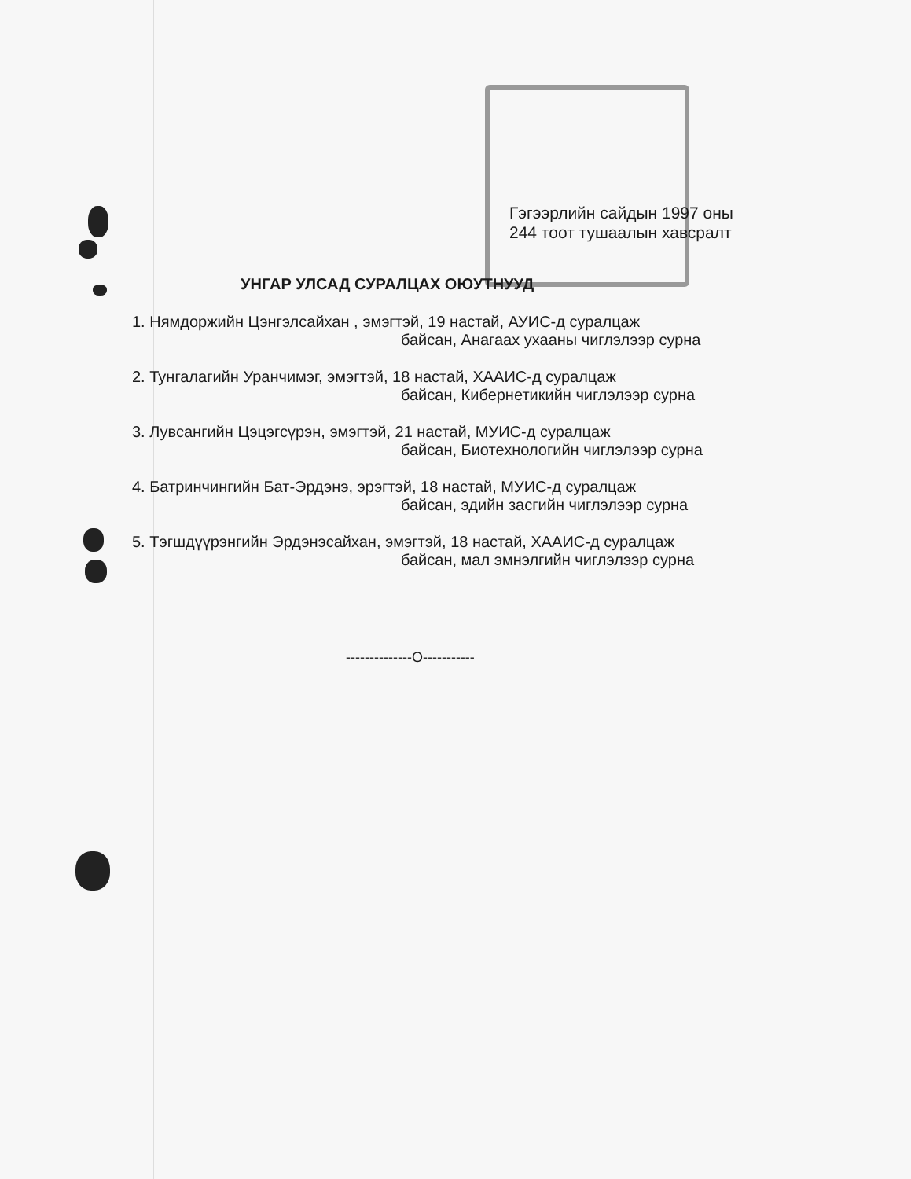Гэгээрлийн сайдын 1997 оны
244 тоот тушаалын хавсралт
УНГАР УЛСАД СУРАЛЦАХ ОЮУТНУУД
1. Нямдоржийн Цэнгэлсайхан , эмэгтэй, 19 настай, АУИС-д суралцаж
байсан, Анагаах ухааны чиглэлээр сурна
2. Тунгалагийн Уранчимэг, эмэгтэй, 18 настай, ХААИС-д суралцаж
байсан, Кибернетикийн чиглэлээр сурна
3. Лувсангийн Цэцэгсүрэн, эмэгтэй, 21 настай, МУИС-д суралцаж
байсан, Биотехнологийн чиглэлээр сурна
4. Батринчингийн Бат-Эрдэнэ, эрэгтэй, 18 настай, МУИС-д суралцаж
байсан, эдийн засгийн чиглэлээр сурна
5. Тэгшдүүрэнгийн Эрдэнэсайхан, эмэгтэй, 18 настай, ХААИС-д суралцаж
байсан, мал эмнэлгийн чиглэлээр сурна
--------------О-----------